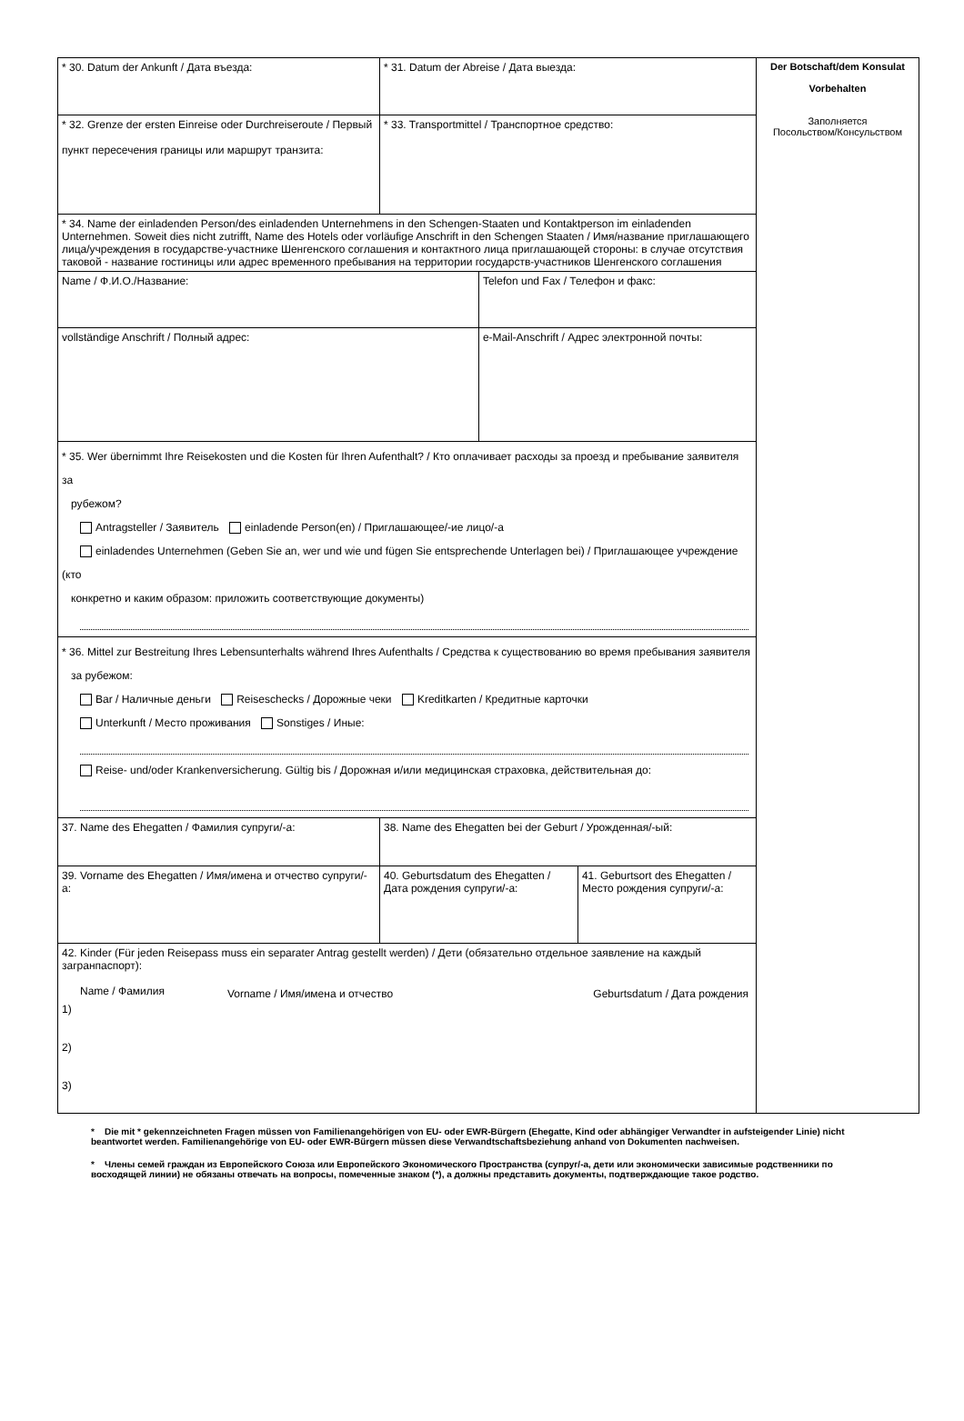| * 30. Datum der Ankunft / Дата въезда: | * 31. Datum der Abreise / Дата выезда: | | | Der Botschaft/dem Konsulat Vorbehalten Заполняется Посольством/Консульством |
| * 32. Grenze der ersten Einreise oder Durchreiseroute / Первый пункт пересечения границы или маршрут транзита: | * 33. Transportmittel / Транспортное средство: | | | |
| * 34. Name der einladenden Person/des einladenden Unternehmens in den Schengen-Staaten und Kontaktperson im einladenden Unternehmen. Soweit dies nicht zutrifft, Name des Hotels oder vorläufige Anschrift in den Schengen Staaten / Имя/название приглашающего лица/учреждения в государстве-участнике Шенгенского соглашения и контактного лица приглашающей стороны: в случае отсутствия таковой - название гостиницы или адрес временного пребывания на территории государств-участников Шенгенского соглашения | | | | |
| Name / Ф.И.О./Название: | | Telefon und Fax / Телефон и факс: | | |
| vollständige Anschrift / Полный адрес: | | e-Mail-Anschrift / Адрес электронной почты: | | |
| * 35. Wer übernimmt Ihre Reisekosten und die Kosten für Ihren Aufenthalt? / Кто оплачивает расходы за проезд и пребывание заявителя за рубежом? Antragsteller / Заявитель einladende Person(en) / Приглашающее/-ие лицо/-а einladendes Unternehmen (Geben Sie an, wer und wie und fügen Sie entsprechende Unterlagen bei) / Приглашающее учреждение (кто конкретно и каким образом: приложить соответствующие документы) | | | | |
| * 36. Mittel zur Bestreitung Ihres Lebensunterhalts während Ihres Aufenthalts / Средства к существованию во время пребывания заявителя за рубежом: Bar / Наличные деньги Reiseschecks / Дорожные чеки Kreditkarten / Кредитные карточки Unterkunft / Место проживания Sonstiges / Иные: Reise- und/oder Krankenversicherung. Gültig bis / Дорожная и/или медицинская страховка, действительная до: | | | | |
| 37. Name des Ehegatten / Фамилия супруги/-а: | 38. Name des Ehegatten bei der Geburt / Урожденная/-ый: | | | |
| 39. Vorname des Ehegatten / Имя/имена и отчество супруги/-а: | 40. Geburtsdatum des Ehegatten / Дата рождения супруги/-а: | | 41. Geburtsort des Ehegatten / Место рождения супруги/-а: | |
| 42. Kinder (Für jeden Reisepass muss ein separater Antrag gestellt werden) / Дети (обязательно отдельное заявление на каждый загранпаспорт): / Name / Фамилия / Vorname / Имя/имена и отчество / Geburtsdatum / Дата рождения / 1) 2) 3) | | | | |
* Die mit * gekennzeichneten Fragen müssen von Familienangehörigen von EU- oder EWR-Bürgern (Ehegatte, Kind oder abhängiger Verwandter in aufsteigender Linie) nicht beantwortet werden. Familienangehörige von EU- oder EWR-Bürgern müssen diese Verwandtschaftsbeziehung anhand von Dokumenten nachweisen.
* Члены семей граждан из Европейского Союза или Европейского Экономического Пространства (супруг/-а, дети или экономически зависимые родственники по восходящей линии) не обязаны отвечать на вопросы, помеченные знаком (*), а должны представить документы, подтверждающие такое родство.